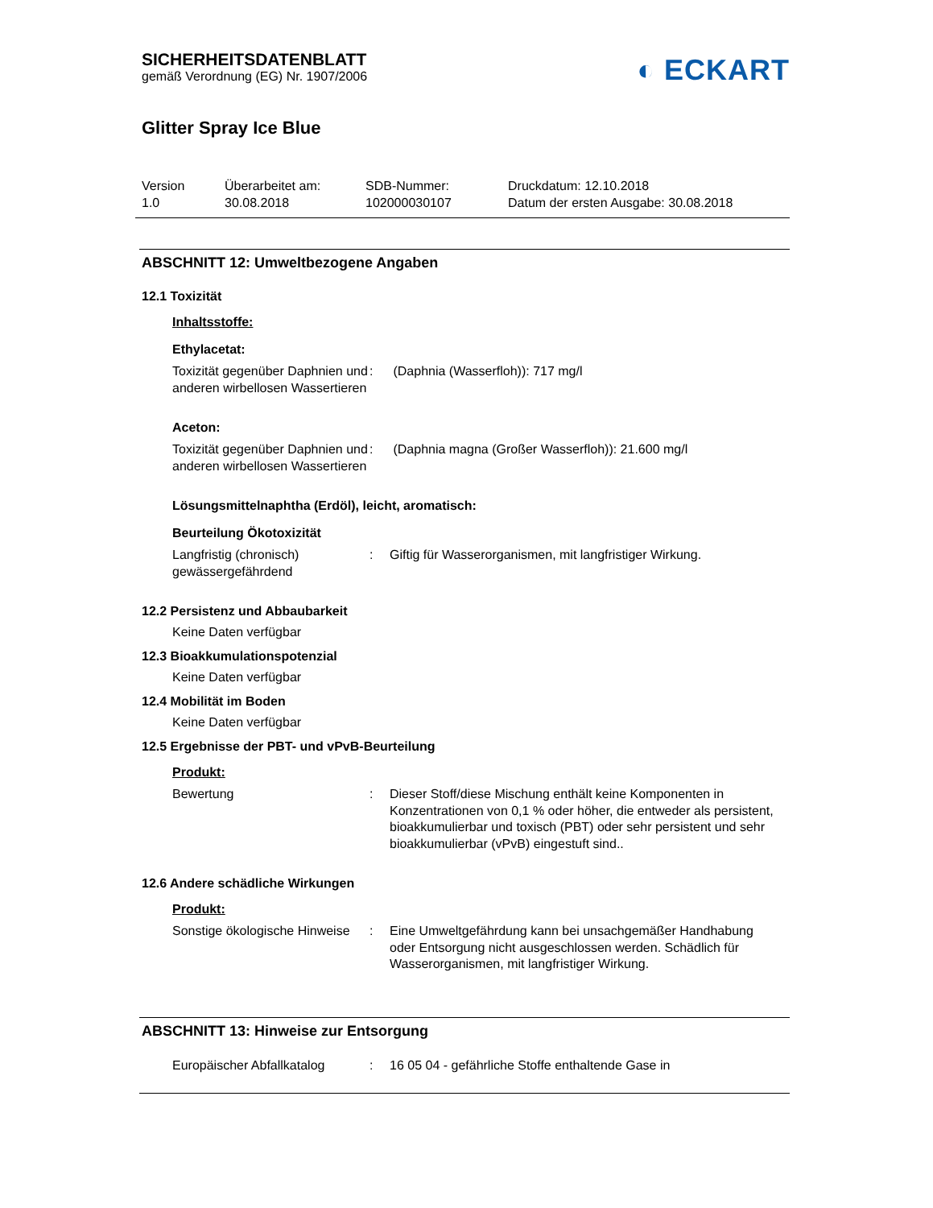SICHERHEITSDATENBLATT
gemäß Verordnung (EG) Nr. 1907/2006
◐ ECKART
Glitter Spray Ice Blue
Version
1.0
Überarbeitet am:
30.08.2018
SDB-Nummer:
102000030107
Druckdatum: 12.10.2018
Datum der ersten Ausgabe: 30.08.2018
ABSCHNITT 12: Umweltbezogene Angaben
12.1 Toxizität
Inhaltsstoffe:
Ethylacetat:
Toxizität gegenüber Daphnien und anderen wirbellosen Wassertieren
: (Daphnia (Wasserfloh)): 717 mg/l
Aceton:
Toxizität gegenüber Daphnien und anderen wirbellosen Wassertieren
: (Daphnia magna (Großer Wasserfloh)): 21.600 mg/l
Lösungsmittelnaphtha (Erdöl), leicht, aromatisch:
Beurteilung Ökotoxizität
Langfristig (chronisch) gewässergefährdend
: Giftig für Wasserorganismen, mit langfristiger Wirkung.
12.2 Persistenz und Abbaubarkeit
Keine Daten verfügbar
12.3 Bioakkumulationspotenzial
Keine Daten verfügbar
12.4 Mobilität im Boden
Keine Daten verfügbar
12.5 Ergebnisse der PBT- und vPvB-Beurteilung
Produkt:
Bewertung : Dieser Stoff/diese Mischung enthält keine Komponenten in Konzentrationen von 0,1 % oder höher, die entweder als persistent, bioakkumulierbar und toxisch (PBT) oder sehr persistent und sehr bioakkumulierbar (vPvB) eingestuft sind..
12.6 Andere schädliche Wirkungen
Produkt:
Sonstige ökologische Hinweise
: Eine Umweltgefährdung kann bei unsachgemäßer Handhabung oder Entsorgung nicht ausgeschlossen werden. Schädlich für Wasserorganismen, mit langfristiger Wirkung.
ABSCHNITT 13: Hinweise zur Entsorgung
Europäischer Abfallkatalog
: 16 05 04 - gefährliche Stoffe enthaltende Gase in